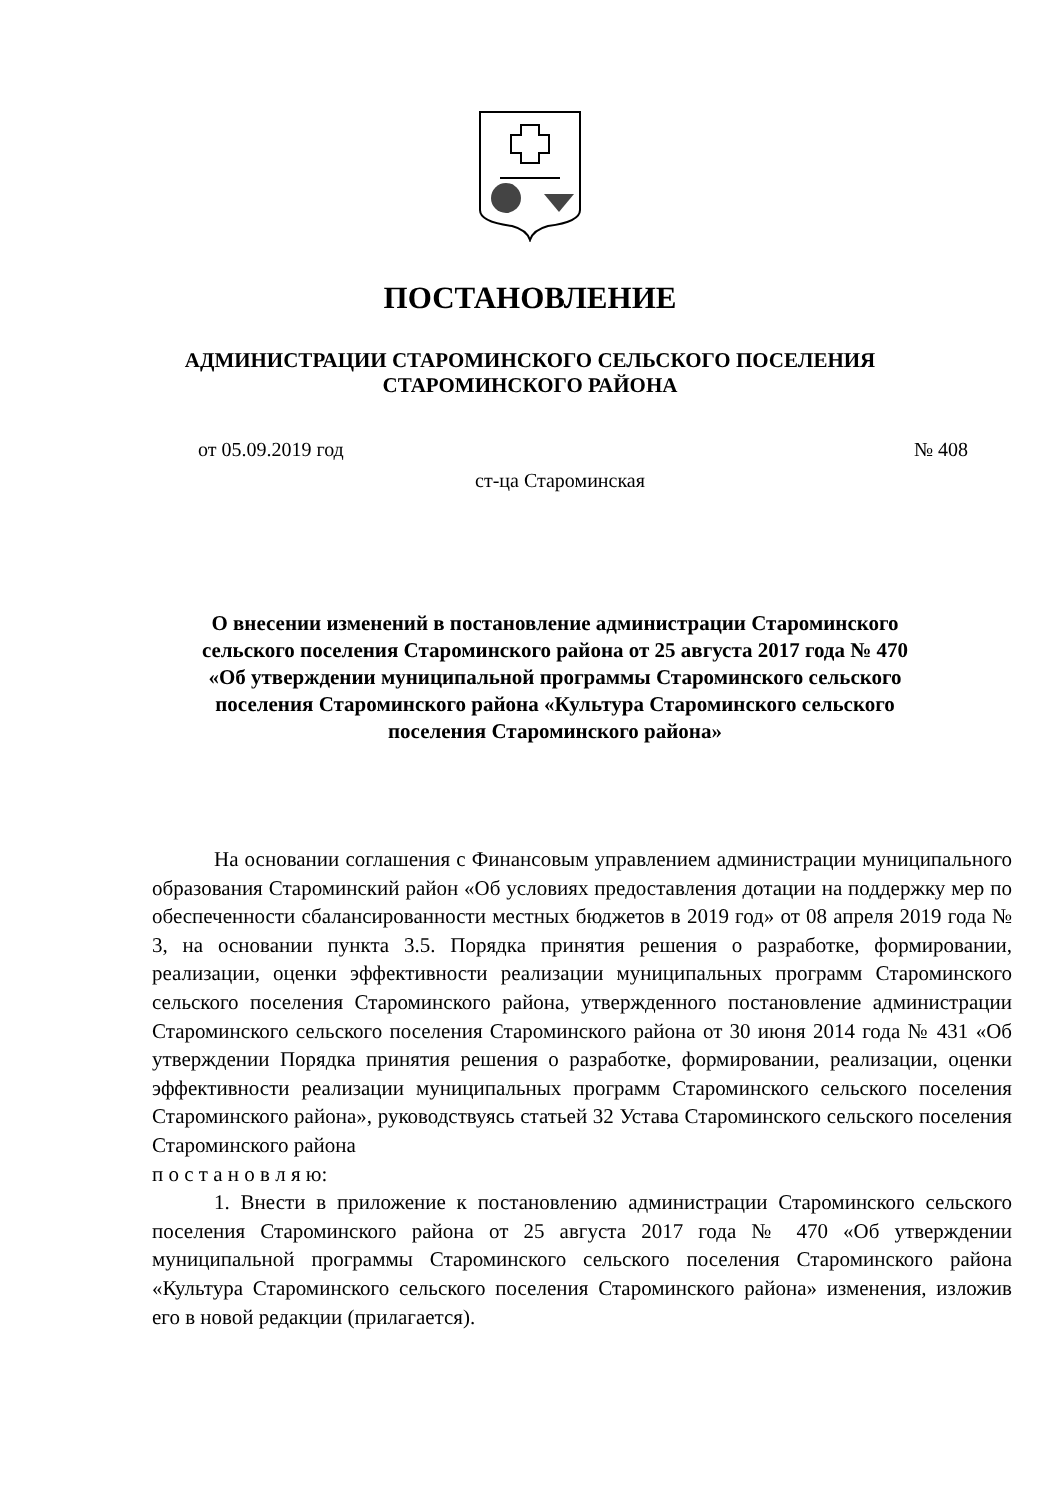ПОСТАНОВЛЕНИЕ
АДМИНИСТРАЦИИ СТАРОМИНСКОГО СЕЛЬСКОГО ПОСЕЛЕНИЯ
СТАРОМИНСКОГО РАЙОНА
от 05.09.2019 год № 408
ст-ца Староминская
О внесении изменений в постановление администрации Староминского сельского поселения Староминского района от 25 августа 2017 года № 470 «Об утверждении муниципальной программы Староминского сельского поселения Староминского района «Культура Староминского сельского поселения Староминского района»
На основании соглашения с Финансовым управлением администрации муниципального образования Староминский район «Об условиях предоставления дотации на поддержку мер по обеспеченности сбалансированности местных бюджетов в 2019 год» от 08 апреля 2019 года № 3, на основании пункта 3.5. Порядка принятия решения о разработке, формировании, реализации, оценки эффективности реализации муниципальных программ Староминского сельского поселения Староминского района, утвержденного постановление администрации Староминского сельского поселения Староминского района от 30 июня 2014 года № 431 «Об утверждении Порядка принятия решения о разработке, формировании, реализации, оценки эффективности реализации муниципальных программ Староминского сельского поселения Староминского района», руководствуясь статьей 32 Устава Староминского сельского поселения Староминского района
п о с т а н о в л я ю:
1. Внести в приложение к постановлению администрации Староминского сельского поселения Староминского района от 25 августа 2017 года № 470 «Об утверждении муниципальной программы Староминского сельского поселения Староминского района «Культура Староминского сельского поселения Староминского района» изменения, изложив его в новой редакции (прилагается).